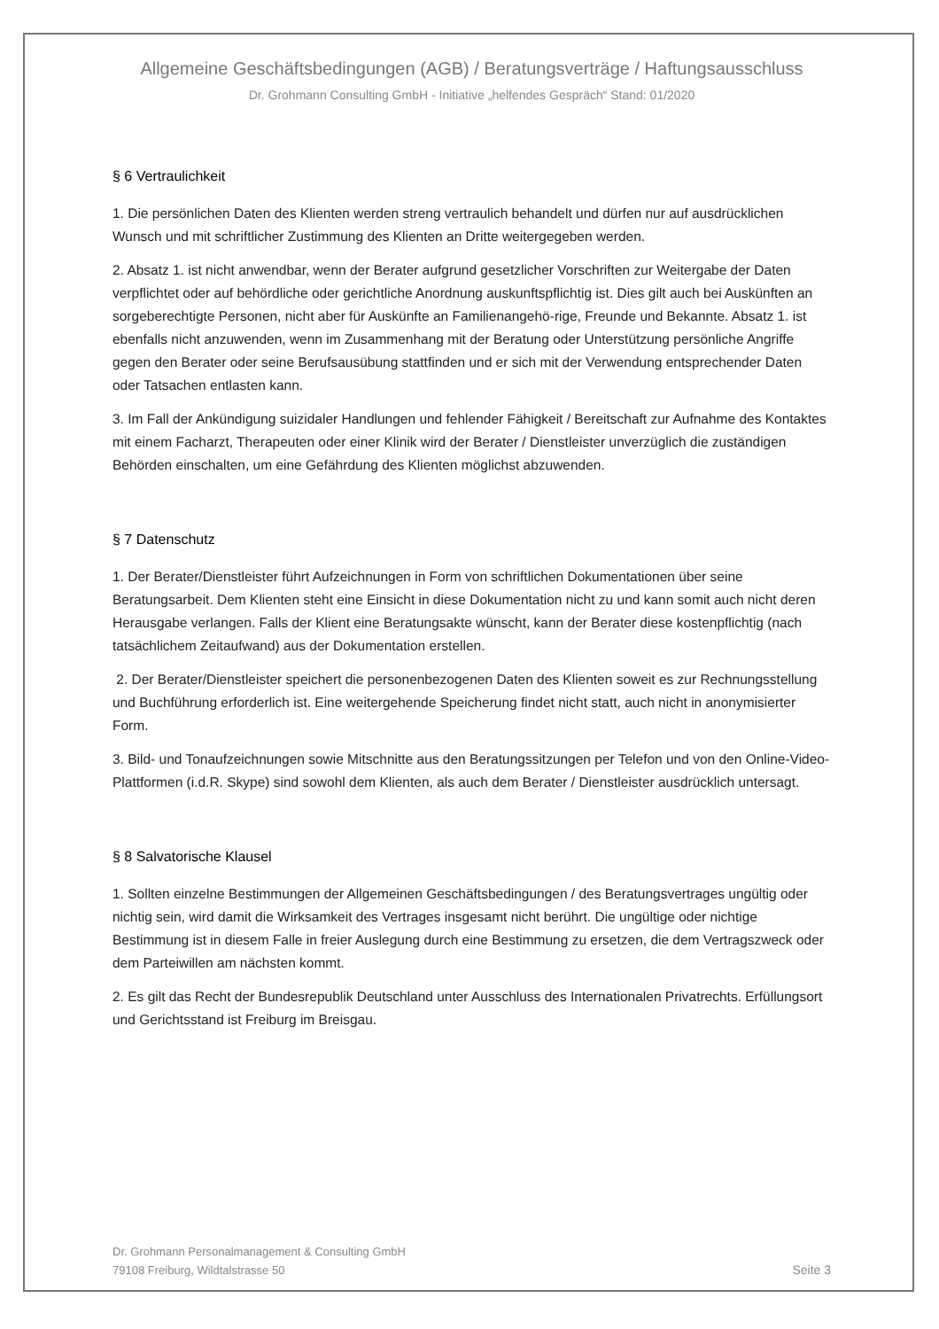Allgemeine Geschäftsbedingungen (AGB) / Beratungsverträge / Haftungsausschluss
Dr. Grohmann Consulting GmbH - Initiative „helfendes Gespräch“ Stand: 01/2020
§ 6 Vertraulichkeit
1. Die persönlichen Daten des Klienten werden streng vertraulich behandelt und dürfen nur auf ausdrücklichen Wunsch und mit schriftlicher Zustimmung des Klienten an Dritte weitergegeben werden.
2. Absatz 1. ist nicht anwendbar, wenn der Berater aufgrund gesetzlicher Vorschriften zur Weitergabe der Daten verpflichtet oder auf behördliche oder gerichtliche Anordnung auskunftspflichtig ist. Dies gilt auch bei Auskünften an sorgeberechtigte Personen, nicht aber für Auskünfte an Familienangehö-rige, Freunde und Bekannte. Absatz 1. ist ebenfalls nicht anzuwenden, wenn im Zusammenhang mit der Beratung oder Unterstützung persönliche Angriffe gegen den Berater oder seine Berufsausübung stattfinden und er sich mit der Verwendung entsprechender Daten oder Tatsachen entlasten kann.
3. Im Fall der Ankündigung suizidaler Handlungen und fehlender Fähigkeit / Bereitschaft zur Aufnahme des Kontaktes mit einem Facharzt, Therapeuten oder einer Klinik wird der Berater / Dienstleister unverzüglich die zuständigen Behörden einschalten, um eine Gefährdung des Klienten möglichst abzuwenden.
§ 7 Datenschutz
1. Der Berater/Dienstleister führt Aufzeichnungen in Form von schriftlichen Dokumentationen über seine Beratungsarbeit. Dem Klienten steht eine Einsicht in diese Dokumentation nicht zu und kann somit auch nicht deren Herausgabe verlangen. Falls der Klient eine Beratungsakte wünscht, kann der Berater diese kostenpflichtig (nach tatsächlichem Zeitaufwand) aus der Dokumentation erstellen.
2. Der Berater/Dienstleister speichert die personenbezogenen Daten des Klienten soweit es zur Rechnungsstellung und Buchführung erforderlich ist. Eine weitergehende Speicherung findet nicht statt, auch nicht in anonymisierter Form.
3. Bild- und Tonaufzeichnungen sowie Mitschnitte aus den Beratungssitzungen per Telefon und von den Online-Video-Plattformen (i.d.R. Skype) sind sowohl dem Klienten, als auch dem Berater / Dienstleister ausdrücklich untersagt.
§ 8 Salvatorische Klausel
1. Sollten einzelne Bestimmungen der Allgemeinen Geschäftsbedingungen / des Beratungsvertrages ungültig oder nichtig sein, wird damit die Wirksamkeit des Vertrages insgesamt nicht berührt. Die ungültige oder nichtige Bestimmung ist in diesem Falle in freier Auslegung durch eine Bestimmung zu ersetzen, die dem Vertragszweck oder dem Parteiwillen am nächsten kommt.
2. Es gilt das Recht der Bundesrepublik Deutschland unter Ausschluss des Internationalen Privatrechts. Erfüllungsort und Gerichtsstand ist Freiburg im Breisgau.
Dr. Grohmann Personalmanagement & Consulting GmbH
79108 Freiburg, Wildtalstrasse 50
Seite 3